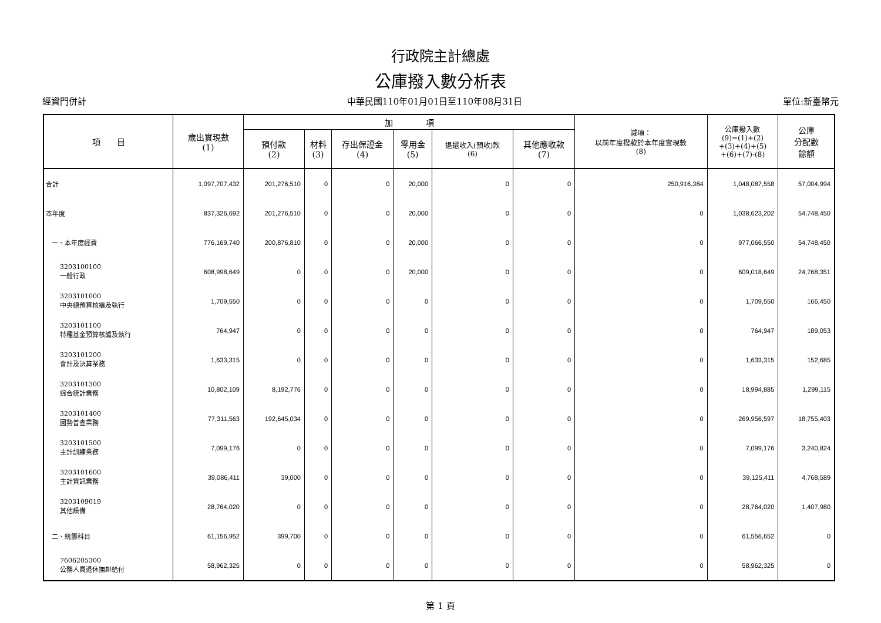行政院主計總處
公庫撥入數分析表
經資門併計 中華民國110年01月01日至110年08月31日 單位:新臺幣元
| 項 目 | 歲出實現數 (1) | 加 項 | | | | | | 減項： 以前年度撥款於本年度實現數 (8) | 公庫撥入數 (9)=(1)+(2) +(3)+(4)+(5) +(6)+(7)-(8) | 公庫 分配數 餘額 |
| --- | --- | --- | --- | --- | --- | --- | --- | --- | --- | --- |
| | | 預付款 (2) | 材料 (3) | 存出保證金 (4) | 零用金 (5) | 退還收入(預收)款 (6) | 其他應收款 (7) | | | |
| 合計 | 1,097,707,432 | 201,276,510 | 0 | 0 | 20,000 | 0 | 0 | 250,916,384 | 1,048,087,558 | 57,004,994 |
| 本年度 | 837,326,692 | 201,276,510 | 0 | 0 | 20,000 | 0 | 0 | 0 | 1,038,623,202 | 54,748,450 |
| 一、本年度經費 | 776,169,740 | 200,876,810 | 0 | 0 | 20,000 | 0 | 0 | 0 | 977,066,550 | 54,748,450 |
| 3203100100 一般行政 | 608,998,649 | 0 | 0 | 0 | 20,000 | 0 | 0 | 0 | 609,018,649 | 24,768,351 |
| 3203101000 中央總預算核編及執行 | 1,709,550 | 0 | 0 | 0 | 0 | 0 | 0 | 0 | 1,709,550 | 166,450 |
| 3203101100 特種基金預算核編及執行 | 764,947 | 0 | 0 | 0 | 0 | 0 | 0 | 0 | 764,947 | 189,053 |
| 3203101200 會計及決算業務 | 1,633,315 | 0 | 0 | 0 | 0 | 0 | 0 | 0 | 1,633,315 | 152,685 |
| 3203101300 綜合統計業務 | 10,802,109 | 8,192,776 | 0 | 0 | 0 | 0 | 0 | 0 | 18,994,885 | 1,299,115 |
| 3203101400 國勢普查業務 | 77,311,563 | 192,645,034 | 0 | 0 | 0 | 0 | 0 | 0 | 269,956,597 | 18,755,403 |
| 3203101500 主計訓練業務 | 7,099,176 | 0 | 0 | 0 | 0 | 0 | 0 | 0 | 7,099,176 | 3,240,824 |
| 3203101600 主計資訊業務 | 39,086,411 | 39,000 | 0 | 0 | 0 | 0 | 0 | 0 | 39,125,411 | 4,768,589 |
| 3203109019 其他設備 | 28,764,020 | 0 | 0 | 0 | 0 | 0 | 0 | 0 | 28,764,020 | 1,407,980 |
| 二、統籌科目 | 61,156,952 | 399,700 | 0 | 0 | 0 | 0 | 0 | 0 | 61,556,652 | 0 |
| 7606205300 公務人員退休撫卹給付 | 58,962,325 | 0 | 0 | 0 | 0 | 0 | 0 | 0 | 58,962,325 | 0 |
第 1 頁